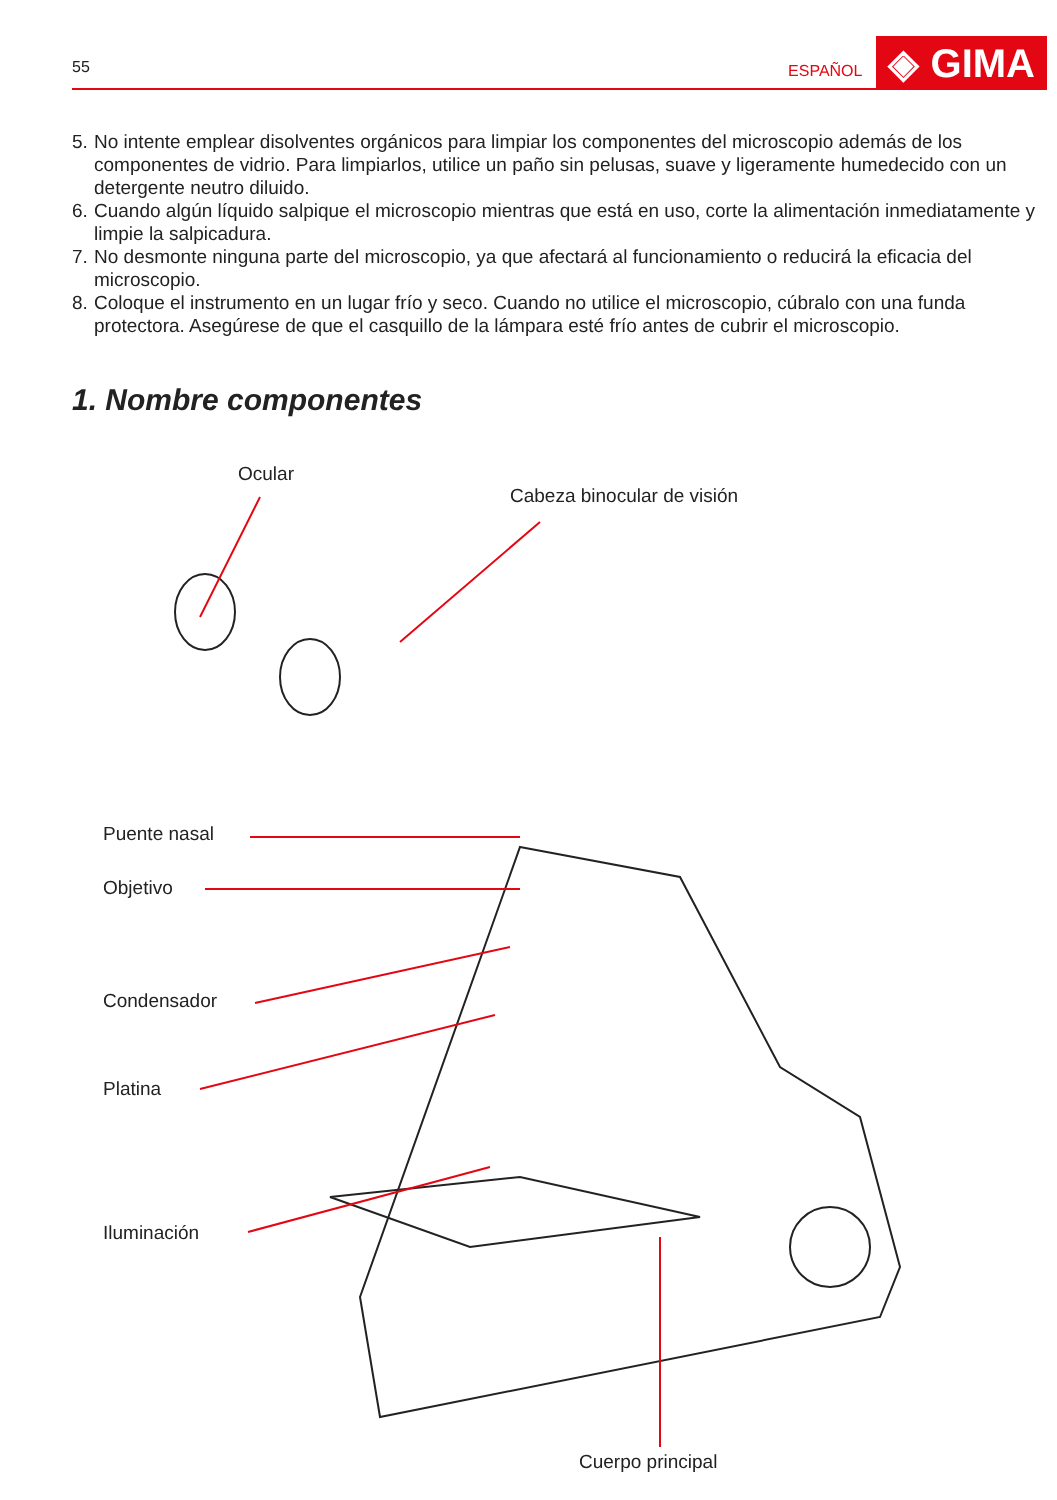55
ESPAÑOL
◈ GIMA
5. No intente emplear disolventes orgánicos para limpiar los componentes del microscopio además de los componentes de vidrio. Para limpiarlos, utilice un paño sin pelusas, suave y ligeramente humedecido con un detergente neutro diluido.
6. Cuando algún líquido salpique el microscopio mientras que está en uso, corte la alimentación inmediatamente y limpie la salpicadura.
7. No desmonte ninguna parte del microscopio, ya que afectará al funcionamiento o reducirá la eficacia del microscopio.
8. Coloque el instrumento en un lugar frío y seco. Cuando no utilice el microscopio, cúbralo con una funda protectora. Asegúrese de que el casquillo de la lámpara esté frío antes de cubrir el microscopio.
1. Nombre componentes
Ocular
Cabeza binocular de visión
Puente nasal
Objetivo
Condensador
Platina
Iluminación
Cuerpo principal